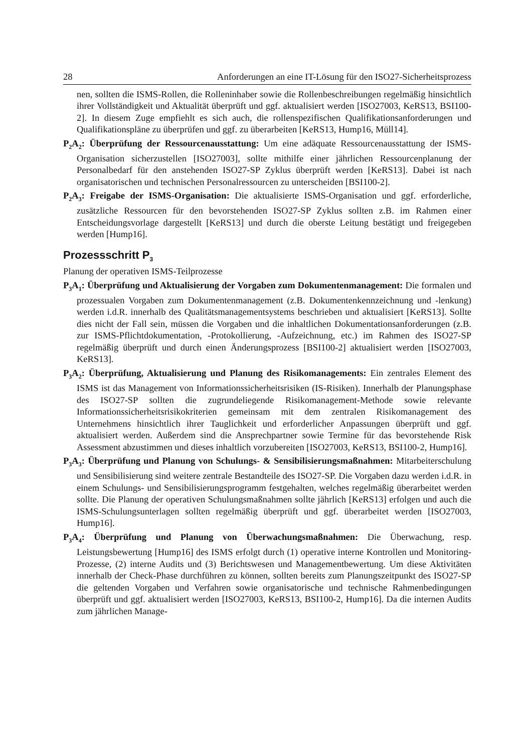28 Anforderungen an eine IT-Lösung für den ISO27-Sicherheitsprozess
nen, sollten die ISMS-Rollen, die Rolleninhaber sowie die Rollenbeschreibungen regelmäßig hinsichtlich ihrer Vollständigkeit und Aktualität überprüft und ggf. aktualisiert werden [ISO27003, KeRS13, BSI100-2]. In diesem Zuge empfiehlt es sich auch, die rollenspezifischen Qualifikationsanforderungen und Qualifikationspläne zu überprüfen und ggf. zu überarbeiten [KeRS13, Hump16, Müll14].
P<sub>2</sub>A<sub>2</sub>: Überprüfung der Ressourcenausstattung: Um eine adäquate Ressourcenausstattung der ISMS-Organisation sicherzustellen [ISO27003], sollte mithilfe einer jährlichen Ressourcenplanung der Personalbedarf für den anstehenden ISO27-SP Zyklus überprüft werden [KeRS13]. Dabei ist nach organisatorischen und technischen Personalressourcen zu unterscheiden [BSI100-2].
P<sub>2</sub>A<sub>3</sub>: Freigabe der ISMS-Organisation: Die aktualisierte ISMS-Organisation und ggf. erforderliche, zusätzliche Ressourcen für den bevorstehenden ISO27-SP Zyklus sollten z.B. im Rahmen einer Entscheidungsvorlage dargestellt [KeRS13] und durch die oberste Leitung bestätigt und freigegeben werden [Hump16].
Prozessschritt P<sub>3</sub>
Planung der operativen ISMS-Teilprozesse
P<sub>3</sub>A<sub>1</sub>: Überprüfung und Aktualisierung der Vorgaben zum Dokumentenmanagement: Die formalen und prozessualen Vorgaben zum Dokumentenmanagement (z.B. Dokumentenkennzeichnung und -lenkung) werden i.d.R. innerhalb des Qualitätsmanagementsystems beschrieben und aktualisiert [KeRS13]. Sollte dies nicht der Fall sein, müssen die Vorgaben und die inhaltlichen Dokumentationsanforderungen (z.B. zur ISMS-Pflichtdokumentation, -Protokollierung, -Aufzeichnung, etc.) im Rahmen des ISO27-SP regelmäßig überprüft und durch einen Änderungsprozess [BSI100-2] aktualisiert werden [ISO27003, KeRS13].
P<sub>3</sub>A<sub>2</sub>: Überprüfung, Aktualisierung und Planung des Risikomanagements: Ein zentrales Element des ISMS ist das Management von Informationssicherheitsrisiken (IS-Risiken). Innerhalb der Planungsphase des ISO27-SP sollten die zugrundeliegende Risikomanagement-Methode sowie relevante Informationssicherheitsrisikokriterien gemeinsam mit dem zentralen Risikomanagement des Unternehmens hinsichtlich ihrer Tauglichkeit und erforderlicher Anpassungen überprüft und ggf. aktualisiert werden. Außerdem sind die Ansprechpartner sowie Termine für das bevorstehende Risk Assessment abzustimmen und dieses inhaltlich vorzubereiten [ISO27003, KeRS13, BSI100-2, Hump16].
P<sub>3</sub>A<sub>3</sub>: Überprüfung und Planung von Schulungs- & Sensibilisierungsmaßnahmen: Mitarbeiterschulung und Sensibilisierung sind weitere zentrale Bestandteile des ISO27-SP. Die Vorgaben dazu werden i.d.R. in einem Schulungs- und Sensibilisierungsprogramm festgehalten, welches regelmäßig überarbeitet werden sollte. Die Planung der operativen Schulungsmaßnahmen sollte jährlich [KeRS13] erfolgen und auch die ISMS-Schulungsunterlagen sollten regelmäßig überprüft und ggf. überarbeitet werden [ISO27003, Hump16].
P<sub>3</sub>A<sub>4</sub>: Überprüfung und Planung von Überwachungsmaßnahmen: Die Überwachung, resp. Leistungsbewertung [Hump16] des ISMS erfolgt durch (1) operative interne Kontrollen und Monitoring-Prozesse, (2) interne Audits und (3) Berichtswesen und Managementbewertung. Um diese Aktivitäten innerhalb der Check-Phase durchführen zu können, sollten bereits zum Planungszeitpunkt des ISO27-SP die geltenden Vorgaben und Verfahren sowie organisatorische und technische Rahmenbedingungen überprüft und ggf. aktualisiert werden [ISO27003, KeRS13, BSI100-2, Hump16]. Da die internen Audits zum jährlichen Manage-